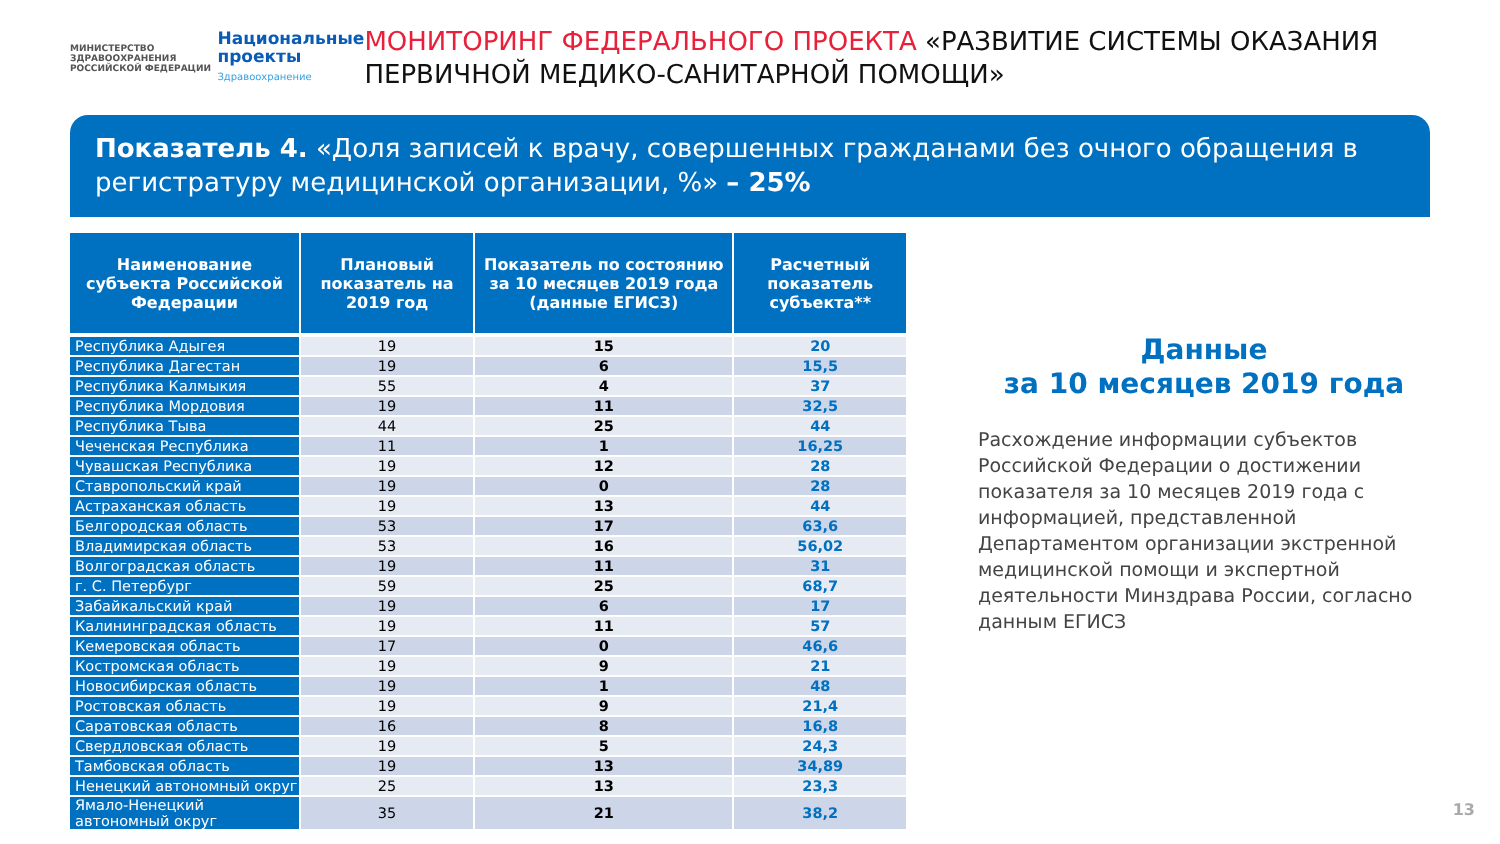МИНИСТЕРСТВО
ЗДРАВООХРАНЕНИЯ
РОССИЙСКОЙ ФЕДЕРАЦИИ
Национальные
проекты
Здравоохранение
МОНИТОРИНГ ФЕДЕРАЛЬНОГО ПРОЕКТА «РАЗВИТИЕ СИСТЕМЫ ОКАЗАНИЯ ПЕРВИЧНОЙ МЕДИКО-САНИТАРНОЙ ПОМОЩИ»
Показатель 4. «Доля записей к врачу, совершенных гражданами без очного обращения в регистратуру медицинской организации, %» – 25%
| Наименование субъекта Российской Федерации | Плановый показатель на 2019 год | Показатель по состоянию за 10 месяцев 2019 года (данные ЕГИСЗ) | Расчетный показатель субъекта** |
| --- | --- | --- | --- |
| Республика Адыгея | 19 | 15 | 20 |
| Республика Дагестан | 19 | 6 | 15,5 |
| Республика Калмыкия | 55 | 4 | 37 |
| Республика Мордовия | 19 | 11 | 32,5 |
| Республика Тыва | 44 | 25 | 44 |
| Чеченская Республика | 11 | 1 | 16,25 |
| Чувашская Республика | 19 | 12 | 28 |
| Ставропольский край | 19 | 0 | 28 |
| Астраханская область | 19 | 13 | 44 |
| Белгородская область | 53 | 17 | 63,6 |
| Владимирская область | 53 | 16 | 56,02 |
| Волгоградская область | 19 | 11 | 31 |
| г. С. Петербург | 59 | 25 | 68,7 |
| Забайкальский край | 19 | 6 | 17 |
| Калининградская область | 19 | 11 | 57 |
| Кемеровская область | 17 | 0 | 46,6 |
| Костромская область | 19 | 9 | 21 |
| Новосибирская область | 19 | 1 | 48 |
| Ростовская область | 19 | 9 | 21,4 |
| Саратовская область | 16 | 8 | 16,8 |
| Свердловская область | 19 | 5 | 24,3 |
| Тамбовская область | 19 | 13 | 34,89 |
| Ненецкий автономный округ | 25 | 13 | 23,3 |
| Ямало-Ненецкий автономный округ | 35 | 21 | 38,2 |
Данные
за 10 месяцев 2019 года
Расхождение информации субъектов Российской Федерации о достижении показателя за 10 месяцев 2019 года с информацией, представленной Департаментом организации экстренной медицинской помощи и экспертной деятельности Минздрава России, согласно данным ЕГИСЗ
13